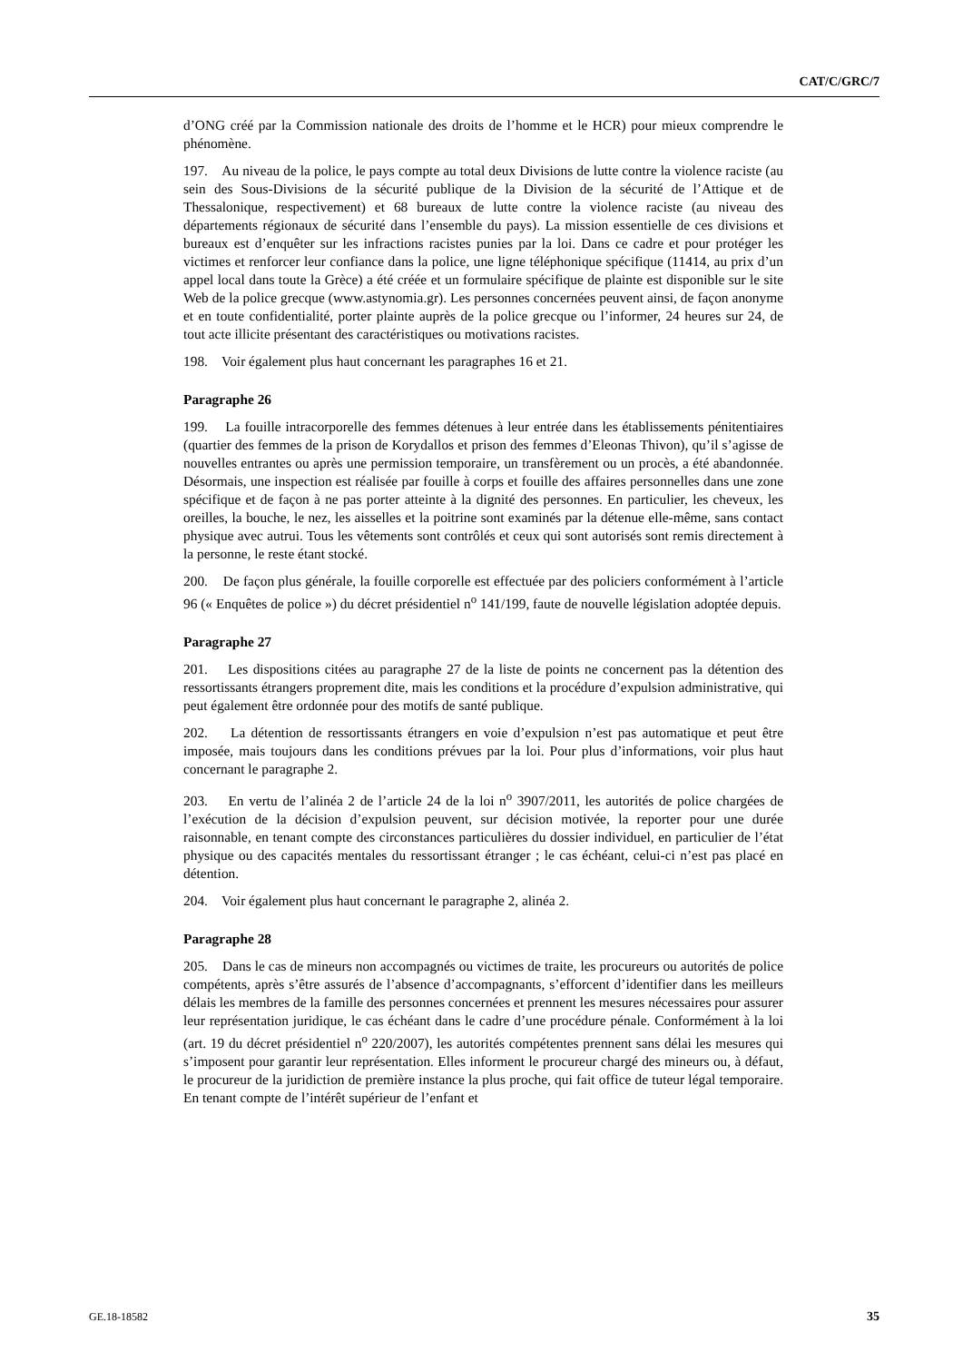CAT/C/GRC/7
d’ONG créé par la Commission nationale des droits de l’homme et le HCR) pour mieux comprendre le phénomène.
197. Au niveau de la police, le pays compte au total deux Divisions de lutte contre la violence raciste (au sein des Sous-Divisions de la sécurité publique de la Division de la sécurité de l’Attique et de Thessalonique, respectivement) et 68 bureaux de lutte contre la violence raciste (au niveau des départements régionaux de sécurité dans l’ensemble du pays). La mission essentielle de ces divisions et bureaux est d’enquêter sur les infractions racistes punies par la loi. Dans ce cadre et pour protéger les victimes et renforcer leur confiance dans la police, une ligne téléphonique spécifique (11414, au prix d’un appel local dans toute la Grèce) a été créée et un formulaire spécifique de plainte est disponible sur le site Web de la police grecque (www.astynomia.gr). Les personnes concernées peuvent ainsi, de façon anonyme et en toute confidentialité, porter plainte auprès de la police grecque ou l’informer, 24 heures sur 24, de tout acte illicite présentant des caractéristiques ou motivations racistes.
198. Voir également plus haut concernant les paragraphes 16 et 21.
Paragraphe 26
199. La fouille intracorporelle des femmes détenues à leur entrée dans les établissements pénitentiaires (quartier des femmes de la prison de Korydallos et prison des femmes d’Eleonas Thivon), qu’il s’agisse de nouvelles entrantes ou après une permission temporaire, un transfèrement ou un procès, a été abandonnée. Désormais, une inspection est réalisée par fouille à corps et fouille des affaires personnelles dans une zone spécifique et de façon à ne pas porter atteinte à la dignité des personnes. En particulier, les cheveux, les oreilles, la bouche, le nez, les aisselles et la poitrine sont examinés par la détenue elle-même, sans contact physique avec autrui. Tous les vêtements sont contrôlés et ceux qui sont autorisés sont remis directement à la personne, le reste étant stocké.
200. De façon plus générale, la fouille corporelle est effectuée par des policiers conformément à l’article 96 (« Enquêtes de police ») du décret présidentiel n<sup>o</sup> 141/199, faute de nouvelle législation adoptée depuis.
Paragraphe 27
201. Les dispositions citées au paragraphe 27 de la liste de points ne concernent pas la détention des ressortissants étrangers proprement dite, mais les conditions et la procédure d’expulsion administrative, qui peut également être ordonnée pour des motifs de santé publique.
202. La détention de ressortissants étrangers en voie d’expulsion n’est pas automatique et peut être imposée, mais toujours dans les conditions prévues par la loi. Pour plus d’informations, voir plus haut concernant le paragraphe 2.
203. En vertu de l’alinéa 2 de l’article 24 de la loi n<sup>o</sup> 3907/2011, les autorités de police chargées de l’exécution de la décision d’expulsion peuvent, sur décision motivée, la reporter pour une durée raisonnable, en tenant compte des circonstances particulières du dossier individuel, en particulier de l’état physique ou des capacités mentales du ressortissant étranger ; le cas échéant, celui-ci n’est pas placé en détention.
204. Voir également plus haut concernant le paragraphe 2, alinéa 2.
Paragraphe 28
205. Dans le cas de mineurs non accompagnés ou victimes de traite, les procureurs ou autorités de police compétents, après s’être assurés de l’absence d’accompagnants, s’efforcent d’identifier dans les meilleurs délais les membres de la famille des personnes concernées et prennent les mesures nécessaires pour assurer leur représentation juridique, le cas échéant dans le cadre d’une procédure pénale. Conformément à la loi (art. 19 du décret présidentiel n<sup>o</sup> 220/2007), les autorités compétentes prennent sans délai les mesures qui s’imposent pour garantir leur représentation. Elles informent le procureur chargé des mineurs ou, à défaut, le procureur de la juridiction de première instance la plus proche, qui fait office de tuteur légal temporaire. En tenant compte de l’intérêt supérieur de l’enfant et
GE.18-18582 35